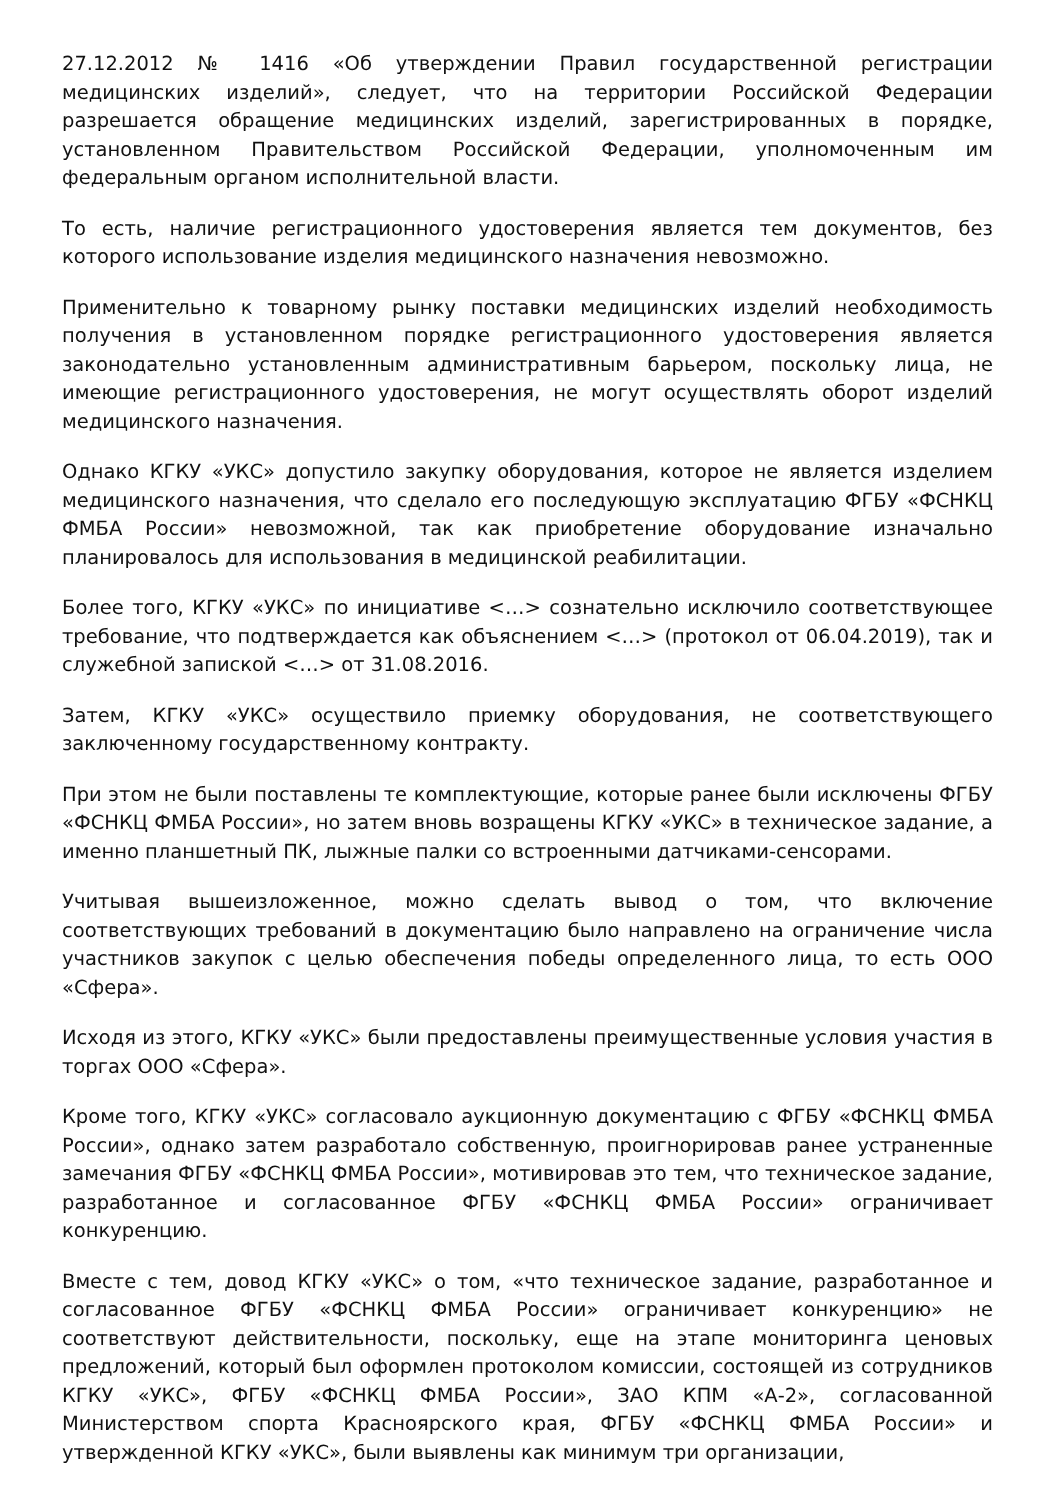27.12.2012 № 1416 «Об утверждении Правил государственной регистрации медицинских изделий», следует, что на территории Российской Федерации разрешается обращение медицинских изделий, зарегистрированных в порядке, установленном Правительством Российской Федерации, уполномоченным им федеральным органом исполнительной власти.
То есть, наличие регистрационного удостоверения является тем документов, без которого использование изделия медицинского назначения невозможно.
Применительно к товарному рынку поставки медицинских изделий необходимость получения в установленном порядке регистрационного удостоверения является законодательно установленным административным барьером, поскольку лица, не имеющие регистрационного удостоверения, не могут осуществлять оборот изделий медицинского назначения.
Однако КГКУ «УКС» допустило закупку оборудования, которое не является изделием медицинского назначения, что сделало его последующую эксплуатацию ФГБУ «ФСНКЦ ФМБА России» невозможной, так как приобретение оборудование изначально планировалось для использования в медицинской реабилитации.
Более того, КГКУ «УКС» по инициативе <…> сознательно исключило соответствующее требование, что подтверждается как объяснением <…> (протокол от 06.04.2019), так и служебной запиской <…> от 31.08.2016.
Затем, КГКУ «УКС» осуществило приемку оборудования, не соответствующего заключенному государственному контракту.
При этом не были поставлены те комплектующие, которые ранее были исключены ФГБУ «ФСНКЦ ФМБА России», но затем вновь возращены КГКУ «УКС» в техническое задание, а именно планшетный ПК, лыжные палки со встроенными датчиками-сенсорами.
Учитывая вышеизложенное, можно сделать вывод о том, что включение соответствующих требований в документацию было направлено на ограничение числа участников закупок с целью обеспечения победы определенного лица, то есть ООО «Сфера».
Исходя из этого, КГКУ «УКС» были предоставлены преимущественные условия участия в торгах ООО «Сфера».
Кроме того, КГКУ «УКС» согласовало аукционную документацию с ФГБУ «ФСНКЦ ФМБА России», однако затем разработало собственную, проигнорировав ранее устраненные замечания ФГБУ «ФСНКЦ ФМБА России», мотивировав это тем, что техническое задание, разработанное и согласованное ФГБУ «ФСНКЦ ФМБА России» ограничивает конкуренцию.
Вместе с тем, довод КГКУ «УКС» о том, «что техническое задание, разработанное и согласованное ФГБУ «ФСНКЦ ФМБА России» ограничивает конкуренцию» не соответствуют действительности, поскольку, еще на этапе мониторинга ценовых предложений, который был оформлен протоколом комиссии, состоящей из сотрудников КГКУ «УКС», ФГБУ «ФСНКЦ ФМБА России», ЗАО КПМ «А-2», согласованной Министерством спорта Красноярского края, ФГБУ «ФСНКЦ ФМБА России» и утвержденной КГКУ «УКС», были выявлены как минимум три организации,